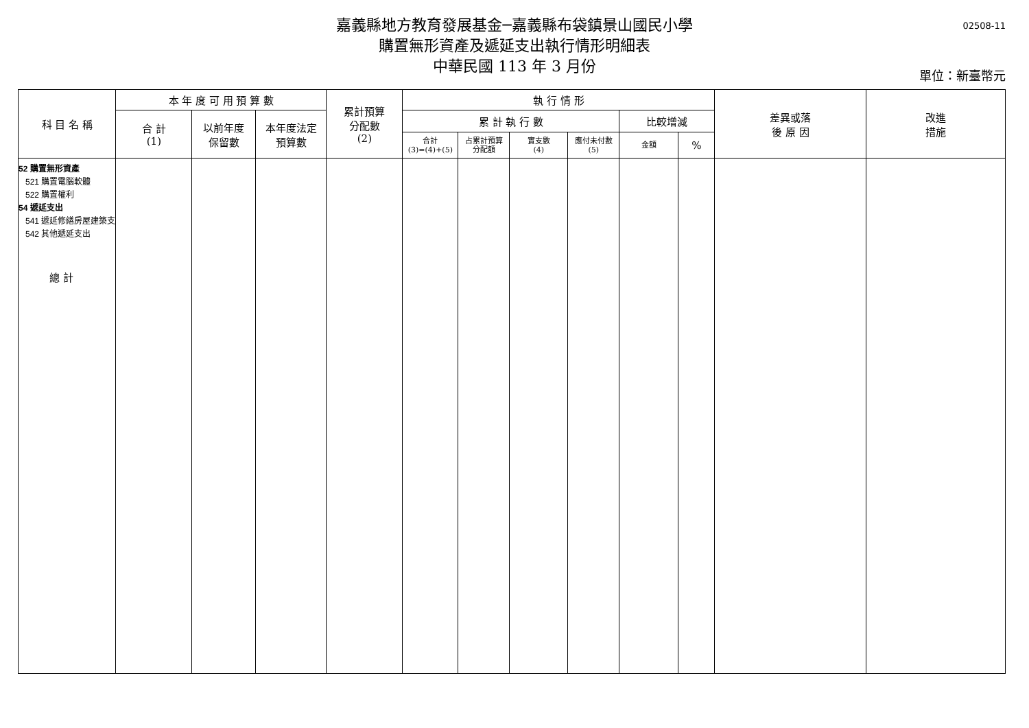嘉義縣地方教育發展基金─嘉義縣布袋鎮景山國民小學
購置無形資產及遞延支出執行情形明細表
中華民國 113 年 3 月份
02508-11
單位：新臺幣元
| 科 目 名 稱 | 本 年 度 可 用 預 算 數 | | | 累計預算 分配數 (2) | 執 行 情 形 | | | | | | 差異或落 後 原 因 | 改進 措施 |
| --- | --- | --- | --- | --- | --- | --- | --- | --- | --- | --- | --- | --- |
| | 合 計 (1) | 以前年度 保留數 | 本年度法定 預算數 | | 累 計 執 行 數 | | | | 比較增減 | | | |
| | | | | | 合計 (3)=(4)+(5) | 占累計預算 分配額 | 實支數 (4) | 應付未付數 (5) | 金額 | % | | |
| 52 購置無形資產 521 購置電腦軟體 522 購置權利 54 遞延支出 541 遞延修繕房屋建築支 542 其他遞延支出 總 計 | | | | | | | | | | | | |